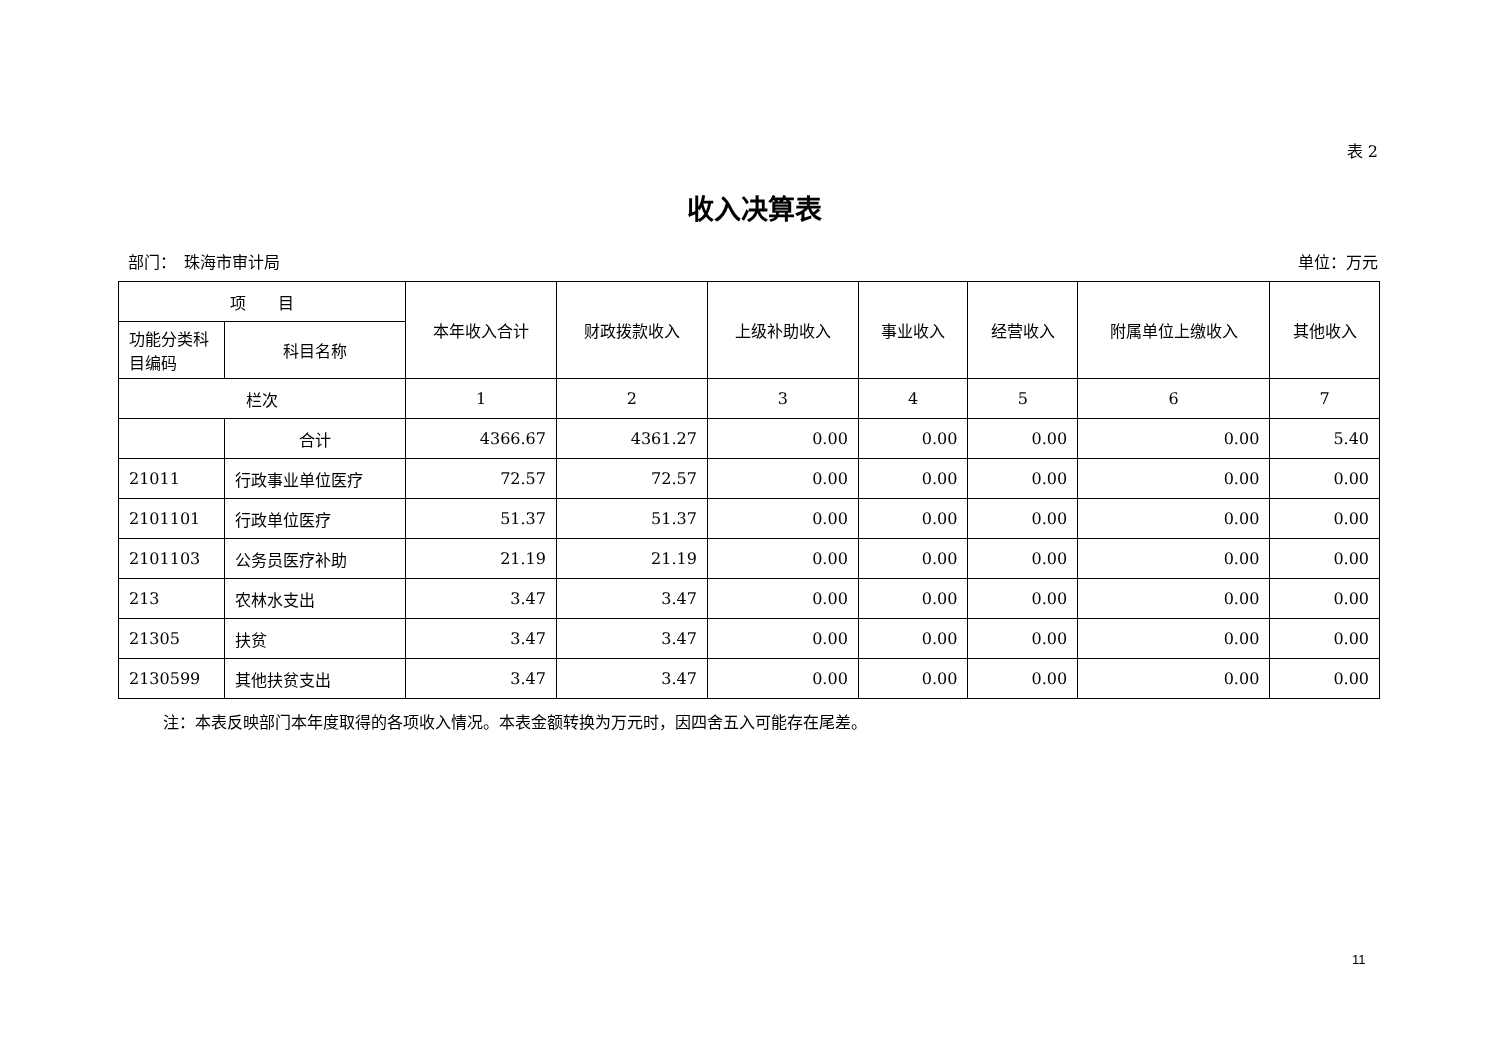表 2
收入决算表
部门：　珠海市审计局 单位：万元
| 项 目 | | 本年收入合计 | 财政拨款收入 | 上级补助收入 | 事业收入 | 经营收入 | 附属单位上缴收入 | 其他收入 |
| --- | --- | --- | --- | --- | --- | --- | --- | --- |
| 功能分类科目编码 | 科目名称 | | | | | | | |
| 栏次 | | 1 | 2 | 3 | 4 | 5 | 6 | 7 |
| | 合计 | 4366.67 | 4361.27 | 0.00 | 0.00 | 0.00 | 0.00 | 5.40 |
| 21011 | 行政事业单位医疗 | 72.57 | 72.57 | 0.00 | 0.00 | 0.00 | 0.00 | 0.00 |
| 2101101 | 行政单位医疗 | 51.37 | 51.37 | 0.00 | 0.00 | 0.00 | 0.00 | 0.00 |
| 2101103 | 公务员医疗补助 | 21.19 | 21.19 | 0.00 | 0.00 | 0.00 | 0.00 | 0.00 |
| 213 | 农林水支出 | 3.47 | 3.47 | 0.00 | 0.00 | 0.00 | 0.00 | 0.00 |
| 21305 | 扶贫 | 3.47 | 3.47 | 0.00 | 0.00 | 0.00 | 0.00 | 0.00 |
| 2130599 | 其他扶贫支出 | 3.47 | 3.47 | 0.00 | 0.00 | 0.00 | 0.00 | 0.00 |
注：本表反映部门本年度取得的各项收入情况。本表金额转换为万元时，因四舍五入可能存在尾差。
11